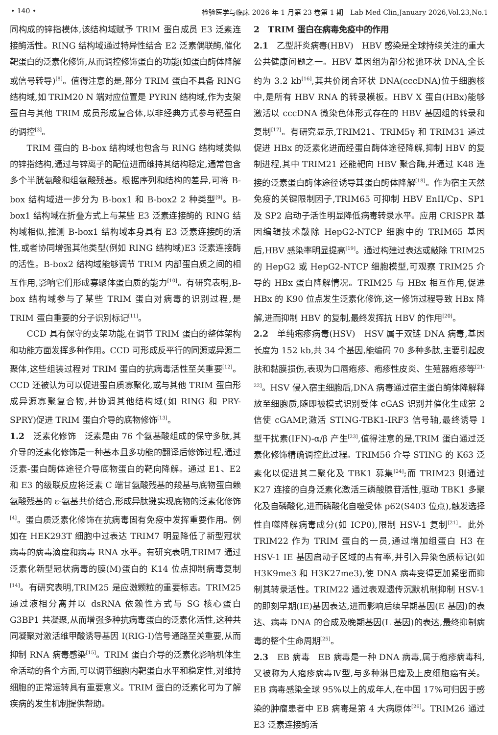• 140 • 检验医学与临床 2026 年 1 月第 23 卷第 1 期　Lab Med Clin,January 2026,Vol.23,No.1
同构成的锌指模体,该结构域赋予 TRIM 蛋白成员 E3 泛素连接酶活性。RING 结构域通过特异性结合 E2 泛素偶联酶,催化靶蛋白的泛素化修饰,从而调控修饰蛋白的功能(如蛋白酶体降解或信号转导)<sup>[8]</sup>。值得注意的是,部分 TRIM 蛋白不具备 RING 结构域,如 TRIM20 N 端对应位置是 PYRIN 结构域,作为支架蛋白与其他 TRIM 成员形成复合体,以非经典方式参与靶蛋白的调控<sup>[3]</sup>。
TRIM 蛋白的 B-box 结构域也包含与 RING 结构域类似的锌指结构,通过与锌离子的配位进而维持其结构稳定,通常包含多个半胱氨酸和组氨酸残基。根据序列和结构的差异,可将 B-box 结构域进一步分为 B-box1 和 B-box2 2 种类型<sup>[9]</sup>。B-box1 结构域在折叠方式上与某些 E3 泛素连接酶的 RING 结构域相似,推测 B-box1 结构域本身具有 E3 泛素连接酶的活性,或者协同增强其他类型(例如 RING 结构域)E3 泛素连接酶的活性。B-box2 结构域能够调节 TRIM 内部蛋白质之间的相互作用,影响它们形成寡聚体蛋白质的能力<sup>[10]</sup>。有研究表明,B-box 结构域参与了某些 TRIM 蛋白对病毒的识别过程,是 TRIM 蛋白重要的分子识别标记<sup>[11]</sup>。
CCD 具有保守的支架功能,在调节 TRIM 蛋白的整体架构和功能方面发挥多种作用。CCD 可形成反平行的同源或异源二聚体,这些组装过程对 TRIM 蛋白的抗病毒活性至关重要<sup>[12]</sup>。CCD 还被认为可以促进蛋白质寡聚化,或与其他 TRIM 蛋白形成异源寡聚复合物,并协调其他结构域(如 RING 和 PRY-SPRY)促进 TRIM 蛋白介导的底物修饰<sup>[13]</sup>。
1.2　泛素化修饰　泛素是由 76 个氨基酸组成的保守多肽,其介导的泛素化修饰是一种基本且多功能的翻译后修饰过程,通过泛素-蛋白酶体途径介导底物蛋白的靶向降解。通过 E1、E2 和 E3 的级联反应将泛素 C 端甘氨酸残基的羧基与底物蛋白赖氨酸残基的 ε-氨基共价结合,形成异肽键实现底物的泛素化修饰<sup>[4]</sup>。蛋白质泛素化修饰在抗病毒固有免疫中发挥重要作用。例如在 HEK293T 细胞中过表达 TRIM7 明显降低了新型冠状病毒的病毒滴度和病毒 RNA 水平。有研究表明,TRIM7 通过泛素化新型冠状病毒的膜(M)蛋白的 K14 位点抑制病毒复制<sup>[14]</sup>。有研究表明,TRIM25 是应激颗粒的重要标志。TRIM25 通过液相分离并以 dsRNA 依赖性方式与 SG 核心蛋白 G3BP1 共凝聚,从而增强多种抗病毒蛋白的泛素化活性,这种共同凝聚对激活维甲酸诱导基因 I(RIG-I)信号通路至关重要,从而抑制 RNA 病毒感染<sup>[15]</sup>。TRIM 蛋白介导的泛素化影响机体生命活动的各个方面,可以调节细胞内靶蛋白水平和稳定性,对维持细胞的正常运转具有重要意义。TRIM 蛋白的泛素化可为了解疾病的发生机制提供帮助。
2　TRIM 蛋白在病毒免疫中的作用
2.1　乙型肝炎病毒(HBV)　HBV 感染是全球持续关注的重大公共健康问题之一。HBV 基因组为部分松弛环状 DNA,全长约为 3.2 kb<sup>[16]</sup>,其共价闭合环状 DNA(cccDNA)位于细胞核中,是所有 HBV RNA 的转录模板。HBV X 蛋白(HBx)能够激活以 cccDNA 微染色体形式存在的 HBV 基因组的转录和复制<sup>[17]</sup>。有研究显示,TRIM21、TRIM5γ 和 TRIM31 通过促进 HBx 的泛素化进而经蛋白酶体途径降解,抑制 HBV 的复制进程,其中 TRIM21 还能靶向 HBV 聚合酶,并通过 K48 连接的泛素蛋白酶体途径诱导其蛋白酶体降解<sup>[18]</sup>。作为宿主天然免疫的关键限制因子,TRIM65 可抑制 HBV EnII/Cp、SP1 及 SP2 启动子活性明显降低病毒转录水平。应用 CRISPR 基因编辑技术敲除 HepG2-NTCP 细胞中的 TRIM65 基因后,HBV 感染率明显提高<sup>[19]</sup>。通过构建过表达或敲除 TRIM25 的 HepG2 或 HepG2-NTCP 细胞模型,可观察 TRIM25 介导的 HBx 蛋白降解情况。TRIM25 与 HBx 相互作用,促进 HBx 的 K90 位点发生泛素化修饰,这一修饰过程导致 HBx 降解,进而抑制 HBV 的复制,最终发挥抗 HBV 的作用<sup>[20]</sup>。
2.2　单纯疱疹病毒(HSV)　HSV 属于双链 DNA 病毒,基因长度为 152 kb,共 34 个基因,能编码 70 多种多肽,主要引起皮肤和黏膜损伤,表现为口唇疱疹、疱疹性皮炎、生殖器疱疹等<sup>[21-22]</sup>。HSV 侵入宿主细胞后,DNA 病毒通过宿主蛋白酶体降解释放至细胞质,随即被模式识别受体 cGAS 识别并催化生成第 2 信使 cGAMP,激活 STING-TBK1-IRF3 信号轴,最终诱导 Ⅰ 型干扰素(IFN)-α/β 产生<sup>[23]</sup>,值得注意的是,TRIM 蛋白通过泛素化修饰精确调控此过程。TRIM56 介导 STING 的 K63 泛素化以促进其二聚化及 TBK1 募集<sup>[24]</sup>;而 TRIM23 则通过 K27 连接的自身泛素化激活三磷酸腺苷活性,驱动 TBK1 多聚化及自磷酸化,进而磷酸化自噬受体 p62(S403 位点),触发选择性自噬降解病毒成分(如 ICP0),限制 HSV-1 复制<sup>[21]</sup>。此外 TRIM22 作为 TRIM 蛋白的一员,通过增加组蛋白 H3 在 HSV-1 IE 基因启动子区域的占有率,并引入异染色质标记(如 H3K9me3 和 H3K27me3),使 DNA 病毒变得更加紧密而抑制其转录活性。TRIM22 通过表观遗传沉默机制抑制 HSV-1 的即刻早期(IE)基因表达,进而影响后续早期基因(E 基因)的表达、病毒 DNA 的合成及晚期基因(L 基因)的表达,最终抑制病毒的整个生命周期<sup>[25]</sup>。
2.3　EB 病毒　EB 病毒是一种 DNA 病毒,属于疱疹病毒科,又被称为人疱疹病毒Ⅳ型,与多种淋巴瘤及上皮细胞癌有关。EB 病毒感染全球 95%以上的成年人,在中国 17%可归因于感染的肿瘤患者中 EB 病毒是第 4 大病原体<sup>[26]</sup>。TRIM26 通过 E3 泛素连接酶活